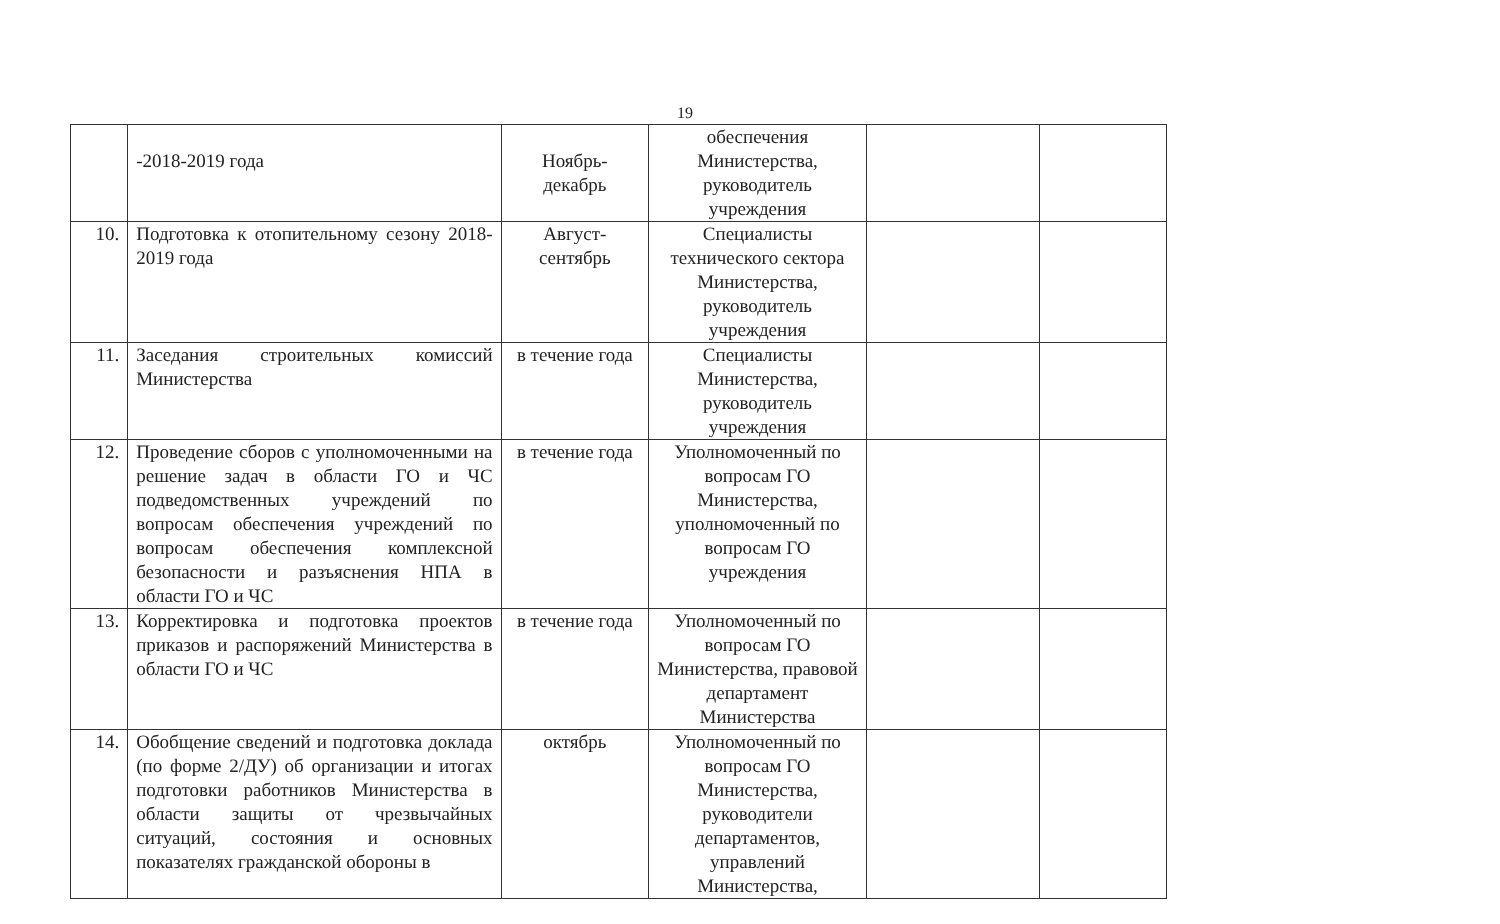19
| | -2018-2019 года | Ноябрь- декабрь | обеспечения Министерства, руководитель учреждения | | |
| 10. | Подготовка к отопительному сезону 2018-2019 года | Август- сентябрь | Специалисты технического сектора Министерства, руководитель учреждения | | |
| 11. | Заседания строительных комиссий Министерства | в течение года | Специалисты Министерства, руководитель учреждения | | |
| 12. | Проведение сборов с уполномоченными на решение задач в области ГО и ЧС подведомственных учреждений по вопросам обеспечения учреждений по вопросам обеспечения комплексной безопасности и разъяснения НПА в области ГО и ЧС | в течение года | Уполномоченный по вопросам ГО Министерства, уполномоченный по вопросам ГО учреждения | | |
| 13. | Корректировка и подготовка проектов приказов и распоряжений Министерства в области ГО и ЧС | в течение года | Уполномоченный по вопросам ГО Министерства, правовой департамент Министерства | | |
| 14. | Обобщение сведений и подготовка доклада (по форме 2/ДУ) об организации и итогах подготовки работников Министерства в области защиты от чрезвычайных ситуаций, состояния и основных показателях гражданской обороны в | октябрь | Уполномоченный по вопросам ГО Министерства, руководители департаментов, управлений Министерства, | | |